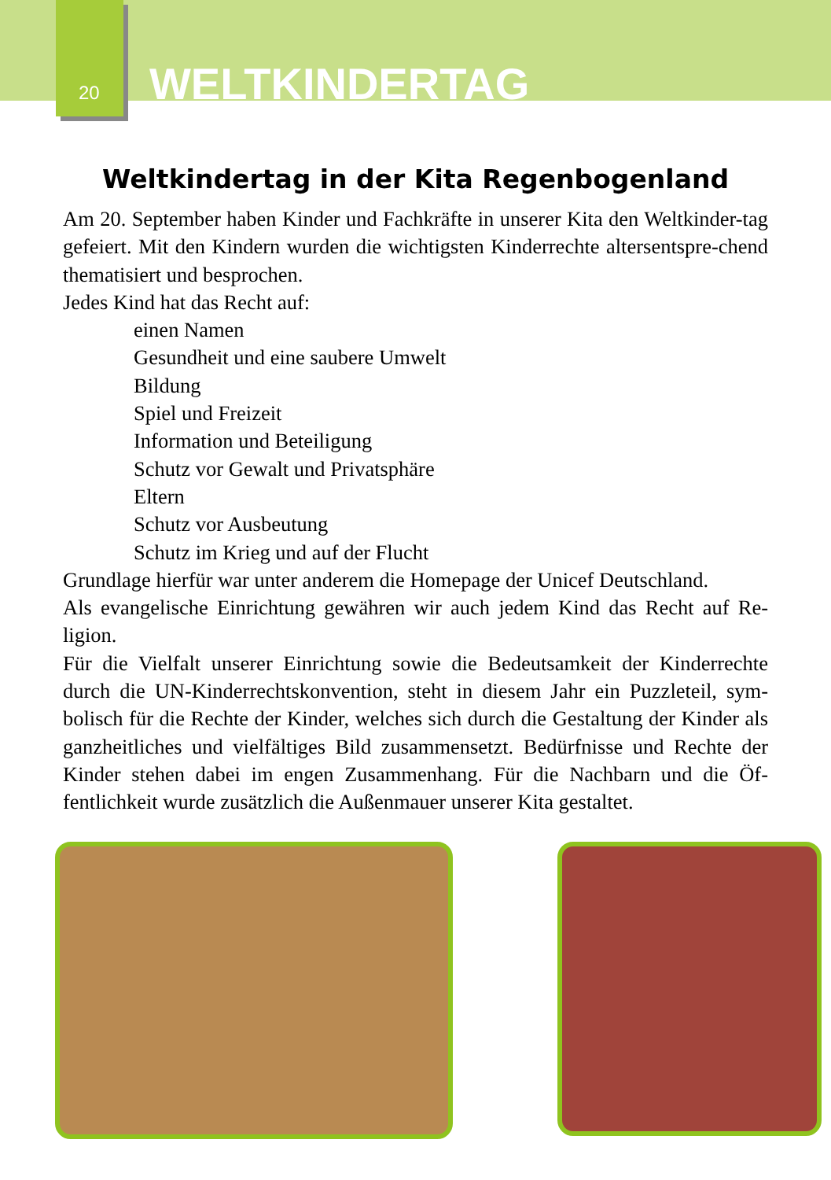20 WELTKINDERTAG
Weltkindertag in der Kita Regenbogenland
Am 20. September haben Kinder und Fachkräfte in unserer Kita den Weltkinder-tag gefeiert. Mit den Kindern wurden die wichtigsten Kinderrechte altersentspre-chend thematisiert und besprochen.
Jedes Kind hat das Recht auf:
einen Namen
Gesundheit und eine saubere Umwelt
Bildung
Spiel und Freizeit
Information und Beteiligung
Schutz vor Gewalt und Privatsphäre
Eltern
Schutz vor Ausbeutung
Schutz im Krieg und auf der Flucht
Grundlage hierfür war unter anderem die Homepage der Unicef Deutschland.
Als evangelische Einrichtung gewähren wir auch jedem Kind das Recht auf Re-ligion.
Für die Vielfalt unserer Einrichtung sowie die Bedeutsamkeit der Kinderrechte durch die UN-Kinderrechtskonvention, steht in diesem Jahr ein Puzzleteil, sym-bolisch für die Rechte der Kinder, welches sich durch die Gestaltung der Kinder als ganzheitliches und vielfältiges Bild zusammensetzt. Bedürfnisse und Rechte der Kinder stehen dabei im engen Zusammenhang. Für die Nachbarn und die Öf-fentlichkeit wurde zusätzlich die Außenmauer unserer Kita gestaltet.